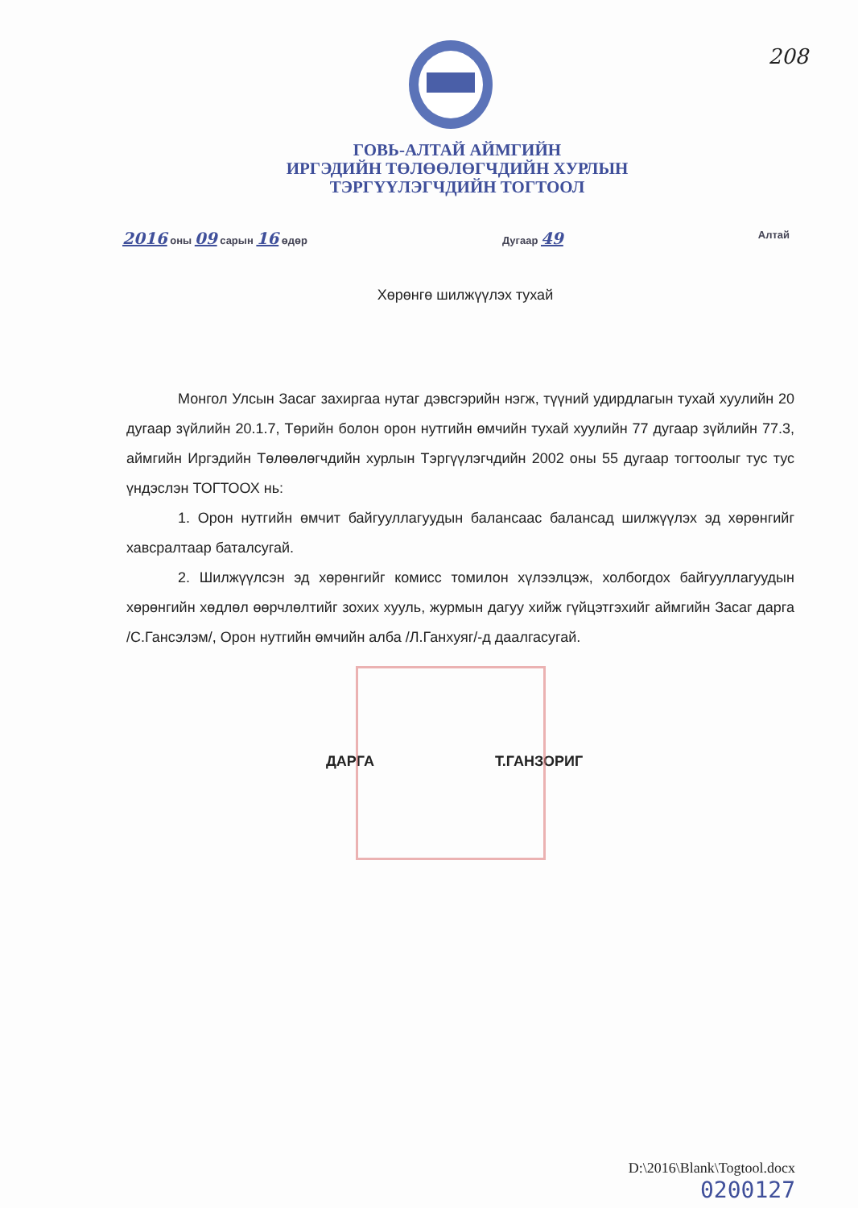208
ГОВЬ-АЛТАЙ АЙМГИЙН
ИРГЭДИЙН ТӨЛӨӨЛӨГЧДИЙН ХУРЛЫН
ТЭРГҮҮЛЭГЧДИЙН ТОГТООЛ
2016 оны 09 сарын 16 өдөр Дугаар 49 Алтай
Хөрөнгө шилжүүлэх тухай
Монгол Улсын Засаг захиргаа нутаг дэвсгэрийн нэгж, түүний удирдлагын тухай хуулийн 20 дугаар зүйлийн 20.1.7, Төрийн болон орон нутгийн өмчийн тухай хуулийн 77 дугаар зүйлийн 77.3, аймгийн Иргэдийн Төлөөлөгчдийн хурлын Тэргүүлэгчдийн 2002 оны 55 дугаар тогтоолыг тус тус үндэслэн ТОГТООХ нь:
1. Орон нутгийн өмчит байгууллагуудын балансаас балансад шилжүүлэх эд хөрөнгийг хавсралтаар баталсугай.
2. Шилжүүлсэн эд хөрөнгийг комисс томилон хүлээлцэж, холбогдох байгууллагуудын хөрөнгийн хөдлөл өөрчлөлтийг зохих хууль, журмын дагуу хийж гүйцэтгэхийг аймгийн Засаг дарга /С.Гансэлэм/, Орон нутгийн өмчийн алба /Л.Ганхуяг/-д даалгасугай.
ДАРГА Т.ГАНЗОРИГ
D:\2016\Blank\Togtool.docx
0200127